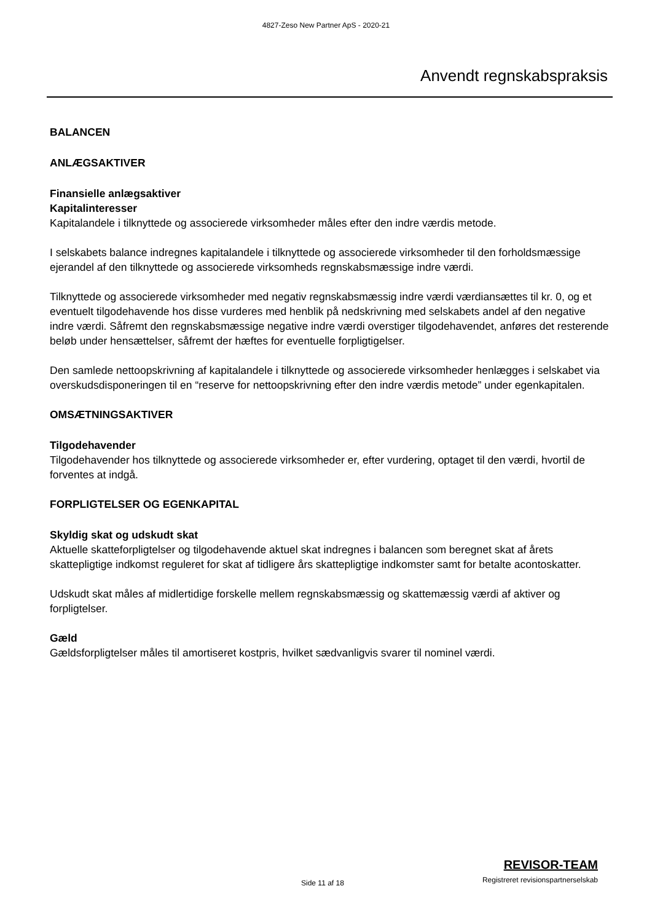4827-Zeso New Partner ApS - 2020-21
Anvendt regnskabspraksis
BALANCEN
ANLÆGSAKTIVER
Finansielle anlægsaktiver
Kapitalinteresser
Kapitalandele i tilknyttede og associerede virksomheder måles efter den indre værdis metode.
I selskabets balance indregnes kapitalandele i tilknyttede og associerede virksomheder til den forholdsmæssige ejerandel af den tilknyttede og associerede virksomheds regnskabsmæssige indre værdi.
Tilknyttede og associerede virksomheder med negativ regnskabsmæssig indre værdi værdiansættes til kr. 0, og et eventuelt tilgodehavende hos disse vurderes med henblik på nedskrivning med selskabets andel af den negative indre værdi. Såfremt den regnskabsmæssige negative indre værdi overstiger tilgodehavendet, anføres det resterende beløb under hensættelser, såfremt der hæftes for eventuelle forpligtigelser.
Den samlede nettoopskrivning af kapitalandele i tilknyttede og associerede virksomheder henlægges i selskabet via overskudsdisponeringen til en “reserve for nettoopskrivning efter den indre værdis metode” under egenkapitalen.
OMSÆTNINGSAKTIVER
Tilgodehavender
Tilgodehavender hos tilknyttede og associerede virksomheder er, efter vurdering, optaget til den værdi, hvortil de forventes at indgå.
FORPLIGTELSER OG EGENKAPITAL
Skyldig skat og udskudt skat
Aktuelle skatteforpligtelser og tilgodehavende aktuel skat indregnes i balancen som beregnet skat af årets skattepligtige indkomst reguleret for skat af tidligere års skattepligtige indkomster samt for betalte acontoskatter.
Udskudt skat måles af midlertidige forskelle mellem regnskabsmæssig og skattemæssig værdi af aktiver og forpligtelser.
Gæld
Gældsforpligtelser måles til amortiseret kostpris, hvilket sædvanligvis svarer til nominel værdi.
Side 11 af 18
REVISOR-TEAM
Registreret revisionspartnerselskab